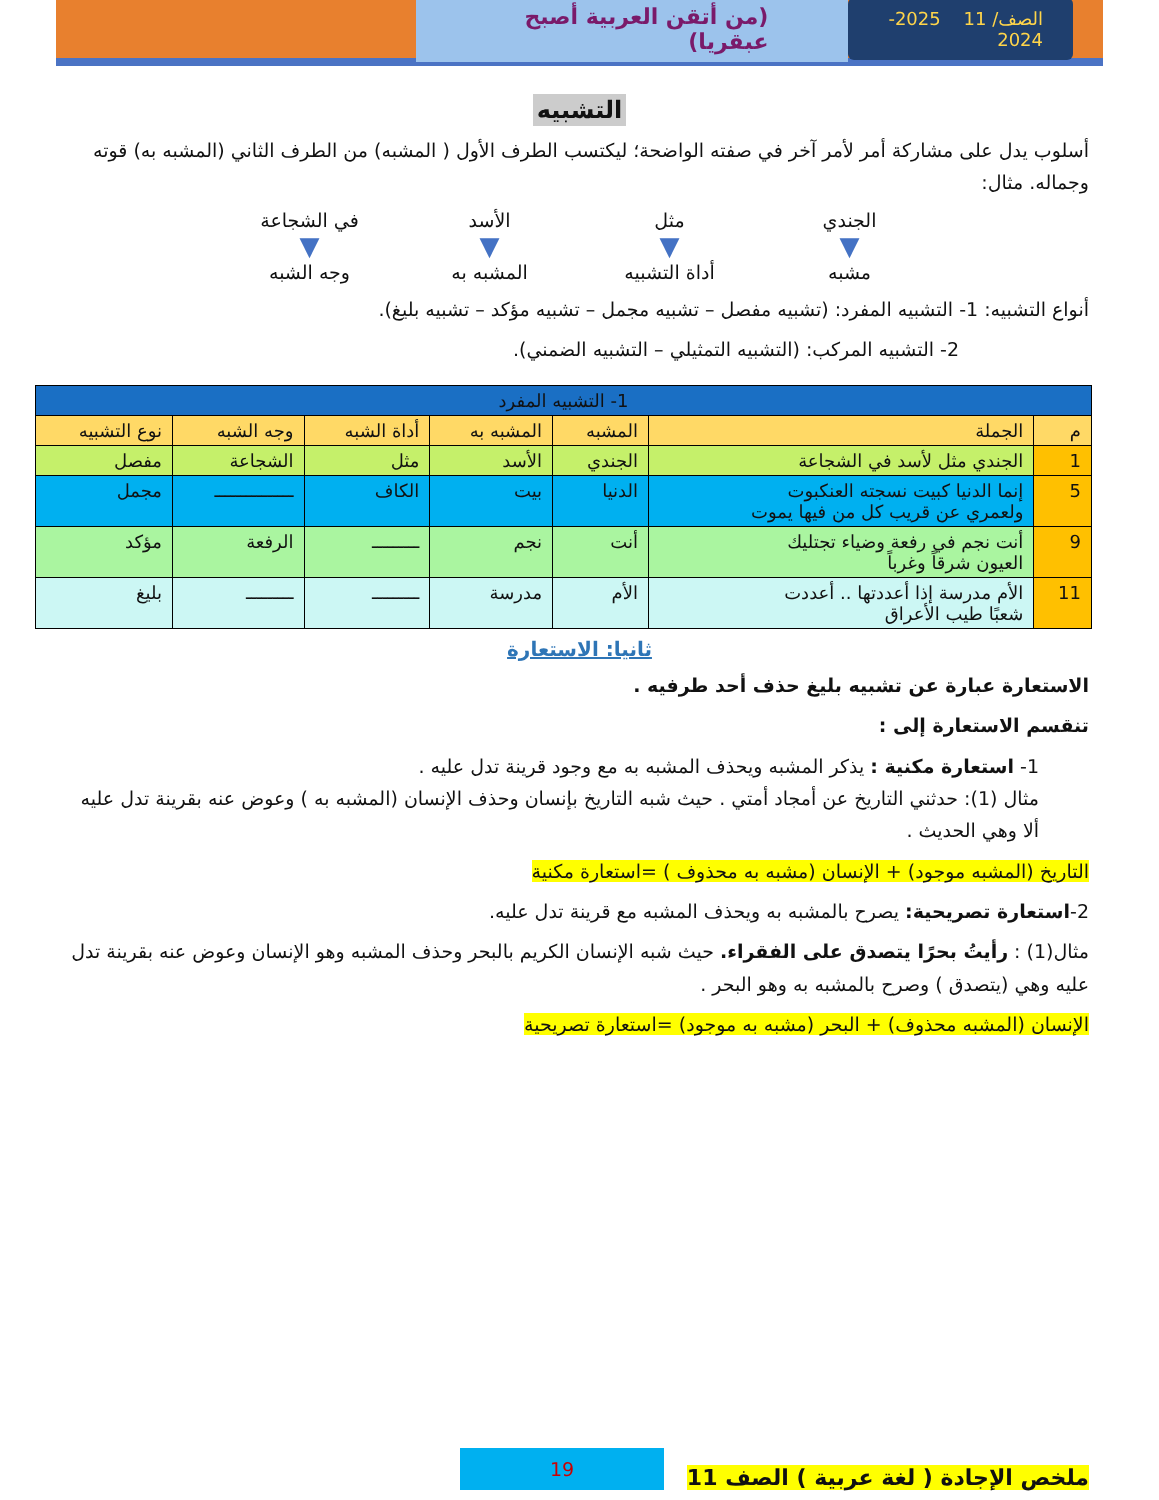الصف/ 11 2025-2024
(من أتقن العربية أصبح عبقريا)
التشبيه
أسلوب يدل على مشاركة أمر لأمر آخر في صفته الواضحة؛ ليكتسب الطرف الأول ( المشبه) من الطرف الثاني (المشبه به) قوته وجماله. مثال:
الجندي
▼
مشبه
مثل
▼
أداة التشبيه
الأسد
▼
المشبه به
في الشجاعة
▼
وجه الشبه
أنواع التشبيه: 1- التشبيه المفرد: (تشبيه مفصل – تشبيه مجمل – تشبيه مؤكد – تشبيه بليغ).
2- التشبيه المركب: (التشبيه التمثيلي – التشبيه الضمني).
| 1- التشبيه المفرد | | | | | | |
| --- | --- | --- | --- | --- | --- | --- |
| م | الجملة | المشبه | المشبه به | أداة الشبه | وجه الشبه | نوع التشبيه |
| 1 | الجندي مثل لأسد في الشجاعة | الجندي | الأسد | مثل | الشجاعة | مفصل |
| 5 | إنما الدنيا كبيت نسجته العنكبوت ولعمري عن قريب كل من فيها يموت | الدنيا | بيت | الكاف | ـــــــــــــــ | مجمل |
| 9 | أنت نجم في رفعة وضياء تجتليك العيون شرقاً وغرباً | أنت | نجم | ـــــــــ | الرفعة | مؤكد |
| 11 | الأم مدرسة إذا أعددتها .. أعددت شعبًا طيب الأعراق | الأم | مدرسة | ـــــــــ | ـــــــــ | بليغ |
ثانيا: الاستعارة
الاستعارة عبارة عن تشبيه بليغ حذف أحد طرفيه .
تنقسم الاستعارة إلى :
1- استعارة مكنية : يذكر المشبه ويحذف المشبه به مع وجود قرينة تدل عليه .
مثال (1): حدثني التاريخ عن أمجاد أمتي . حيث شبه التاريخ بإنسان وحذف الإنسان (المشبه به ) وعوض عنه بقرينة تدل عليه ألا وهي الحديث .
التاريخ (المشبه موجود) + الإنسان (مشبه به محذوف ) =استعارة مكنية
2-استعارة تصريحية: يصرح بالمشبه به ويحذف المشبه مع قرينة تدل عليه.
مثال(1) : رأيتُ بحرًا يتصدق على الفقراء. حيث شبه الإنسان الكريم بالبحر وحذف المشبه وهو الإنسان وعوض عنه بقرينة تدل عليه وهي (يتصدق ) وصرح بالمشبه به وهو البحر .
الإنسان (المشبه محذوف) + البحر (مشبه به موجود) =استعارة تصريحية
ملخص الإجادة ( لغة عربية ) الصف 11 19